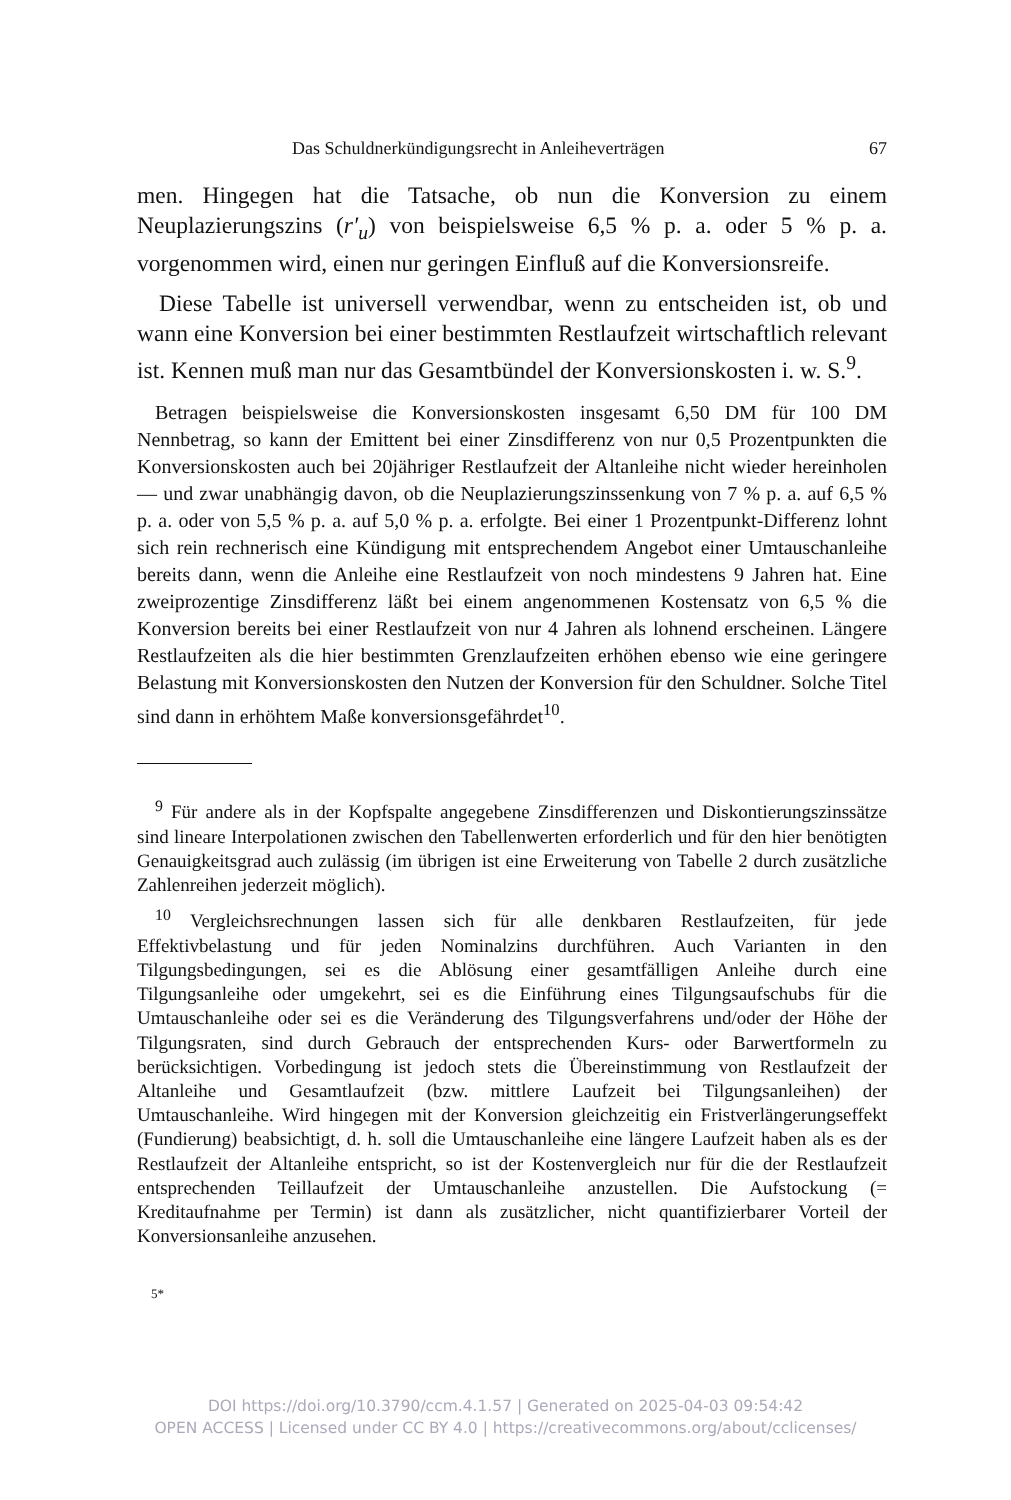Das Schuldnerkündigungsrecht in Anleiheverträgen 67
men. Hingegen hat die Tatsache, ob nun die Konversion zu einem Neuplazierungszins (r′<sub>u</sub>) von beispielsweise 6,5 % p. a. oder 5 % p. a. vorgenommen wird, einen nur geringen Einfluß auf die Konversionsreife.
Diese Tabelle ist universell verwendbar, wenn zu entscheiden ist, ob und wann eine Konversion bei einer bestimmten Restlaufzeit wirtschaftlich relevant ist. Kennen muß man nur das Gesamtbündel der Konversionskosten i. w. S.<sup>9</sup>.
Betragen beispielsweise die Konversionskosten insgesamt 6,50 DM für 100 DM Nennbetrag, so kann der Emittent bei einer Zinsdifferenz von nur 0,5 Prozentpunkten die Konversionskosten auch bei 20jähriger Restlaufzeit der Altanleihe nicht wieder hereinholen — und zwar unabhängig davon, ob die Neuplazierungszinssenkung von 7 % p. a. auf 6,5 % p. a. oder von 5,5 % p. a. auf 5,0 % p. a. erfolgte. Bei einer 1 Prozentpunkt-Differenz lohnt sich rein rechnerisch eine Kündigung mit entsprechendem Angebot einer Umtauschanleihe bereits dann, wenn die Anleihe eine Restlaufzeit von noch mindestens 9 Jahren hat. Eine zweiprozentige Zinsdifferenz läßt bei einem angenommenen Kostensatz von 6,5 % die Konversion bereits bei einer Restlaufzeit von nur 4 Jahren als lohnend erscheinen. Längere Restlaufzeiten als die hier bestimmten Grenzlaufzeiten erhöhen ebenso wie eine geringere Belastung mit Konversionskosten den Nutzen der Konversion für den Schuldner. Solche Titel sind dann in erhöhtem Maße konversionsgefährdet<sup>10</sup>.
<sup>9</sup> Für andere als in der Kopfspalte angegebene Zinsdifferenzen und Diskontierungszinssätze sind lineare Interpolationen zwischen den Tabellenwerten erforderlich und für den hier benötigten Genauigkeitsgrad auch zulässig (im übrigen ist eine Erweiterung von Tabelle 2 durch zusätzliche Zahlenreihen jederzeit möglich).
<sup>10</sup> Vergleichsrechnungen lassen sich für alle denkbaren Restlaufzeiten, für jede Effektivbelastung und für jeden Nominalzins durchführen. Auch Varianten in den Tilgungsbedingungen, sei es die Ablösung einer gesamtfälligen Anleihe durch eine Tilgungsanleihe oder umgekehrt, sei es die Einführung eines Tilgungsaufschubs für die Umtauschanleihe oder sei es die Veränderung des Tilgungsverfahrens und/oder der Höhe der Tilgungsraten, sind durch Gebrauch der entsprechenden Kurs- oder Barwertformeln zu berücksichtigen. Vorbedingung ist jedoch stets die Übereinstimmung von Restlaufzeit der Altanleihe und Gesamtlaufzeit (bzw. mittlere Laufzeit bei Tilgungsanleihen) der Umtauschanleihe. Wird hingegen mit der Konversion gleichzeitig ein Fristverlängerungseffekt (Fundierung) beabsichtigt, d. h. soll die Umtauschanleihe eine längere Laufzeit haben als es der Restlaufzeit der Altanleihe entspricht, so ist der Kostenvergleich nur für die der Restlaufzeit entsprechenden Teillaufzeit der Umtauschanleihe anzustellen. Die Aufstockung (= Kreditaufnahme per Termin) ist dann als zusätzlicher, nicht quantifizierbarer Vorteil der Konversionsanleihe anzusehen.
5*
DOI https://doi.org/10.3790/ccm.4.1.57 | Generated on 2025-04-03 09:54:42
OPEN ACCESS | Licensed under CC BY 4.0 | https://creativecommons.org/about/cclicenses/